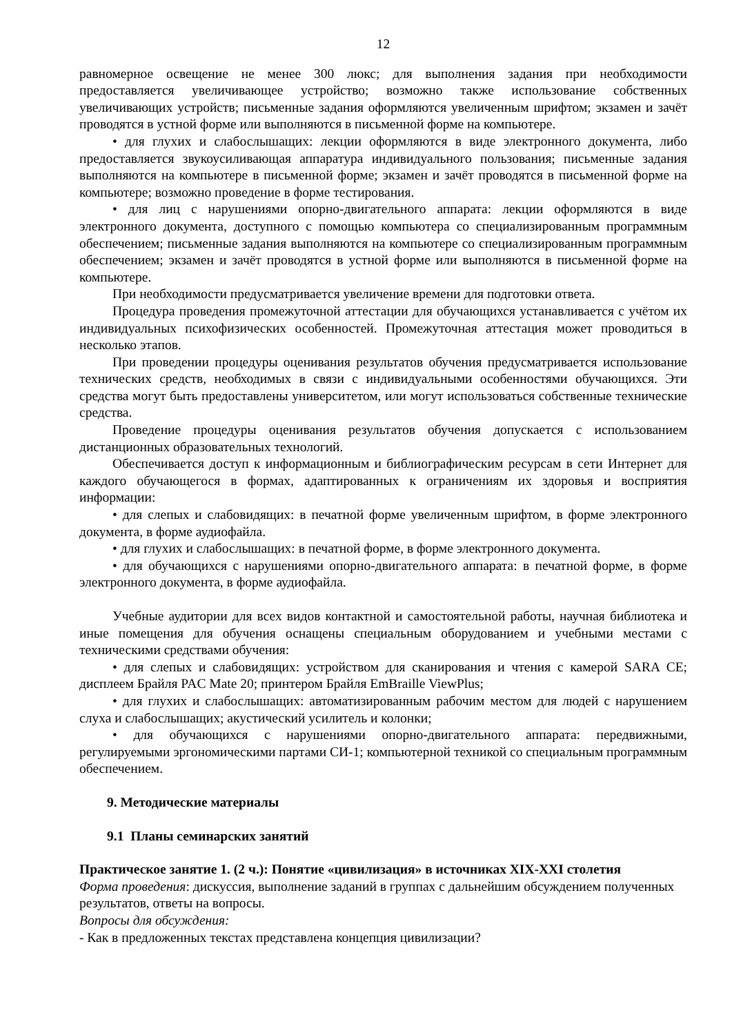12
равномерное освещение не менее 300 люкс; для выполнения задания при необходимости предоставляется увеличивающее устройство; возможно также использование собственных увеличивающих устройств; письменные задания оформляются увеличенным шрифтом; экзамен и зачёт проводятся в устной форме или выполняются в письменной форме на компьютере.
• для глухих и слабослышащих: лекции оформляются в виде электронного документа, либо предоставляется звукоусиливающая аппаратура индивидуального пользования; письменные задания выполняются на компьютере в письменной форме; экзамен и зачёт проводятся в письменной форме на компьютере; возможно проведение в форме тестирования.
• для лиц с нарушениями опорно-двигательного аппарата: лекции оформляются в виде электронного документа, доступного с помощью компьютера со специализированным программным обеспечением; письменные задания выполняются на компьютере со специализированным программным обеспечением; экзамен и зачёт проводятся в устной форме или выполняются в письменной форме на компьютере.
При необходимости предусматривается увеличение времени для подготовки ответа.
Процедура проведения промежуточной аттестации для обучающихся устанавливается с учётом их индивидуальных психофизических особенностей. Промежуточная аттестация может проводиться в несколько этапов.
При проведении процедуры оценивания результатов обучения предусматривается использование технических средств, необходимых в связи с индивидуальными особенностями обучающихся. Эти средства могут быть предоставлены университетом, или могут использоваться собственные технические средства.
Проведение процедуры оценивания результатов обучения допускается с использованием дистанционных образовательных технологий.
Обеспечивается доступ к информационным и библиографическим ресурсам в сети Интернет для каждого обучающегося в формах, адаптированных к ограничениям их здоровья и восприятия информации:
• для слепых и слабовидящих: в печатной форме увеличенным шрифтом, в форме электронного документа, в форме аудиофайла.
• для глухих и слабослышащих: в печатной форме, в форме электронного документа.
• для обучающихся с нарушениями опорно-двигательного аппарата: в печатной форме, в форме электронного документа, в форме аудиофайла.
Учебные аудитории для всех видов контактной и самостоятельной работы, научная библиотека и иные помещения для обучения оснащены специальным оборудованием и учебными местами с техническими средствами обучения:
• для слепых и слабовидящих: устройством для сканирования и чтения с камерой SARA CE; дисплеем Брайля PAC Mate 20; принтером Брайля EmBraille ViewPlus;
• для глухих и слабослышащих: автоматизированным рабочим местом для людей с нарушением слуха и слабослышащих; акустический усилитель и колонки;
• для обучающихся с нарушениями опорно-двигательного аппарата: передвижными, регулируемыми эргономическими партами СИ-1; компьютерной техникой со специальным программным обеспечением.
9. Методические материалы
9.1 Планы семинарских занятий
Практическое занятие 1. (2 ч.): Понятие «цивилизация» в источниках XIX-XXI столетия
Форма проведения: дискуссия, выполнение заданий в группах с дальнейшим обсуждением полученных результатов, ответы на вопросы.
Вопросы для обсуждения:
- Как в предложенных текстах представлена концепция цивилизации?